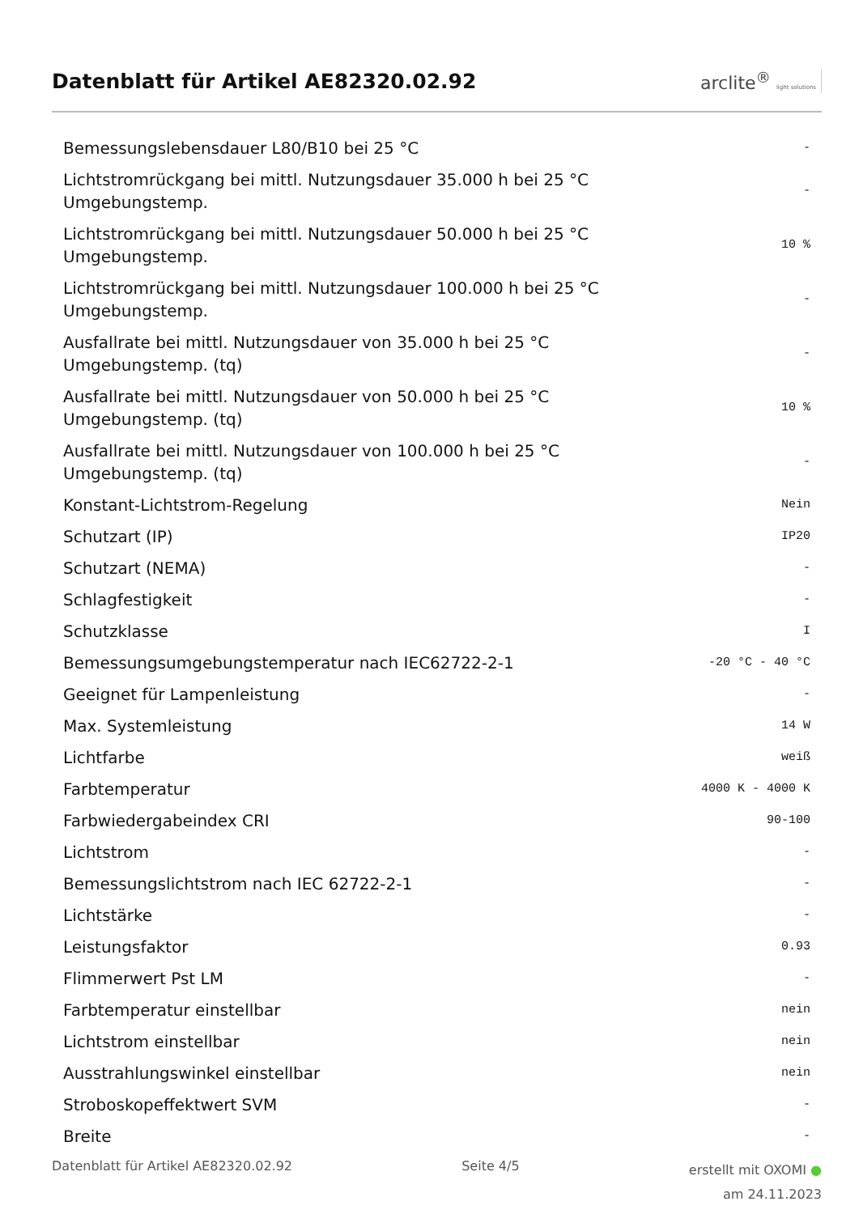Datenblatt für Artikel AE82320.02.92
arclite<sup>®</sup> light solutions
| Bemessungslebensdauer L80/B10 bei 25 °C | - |
| Lichtstromrückgang bei mittl. Nutzungsdauer 35.000 h bei 25 °C Umgebungstemp. | - |
| Lichtstromrückgang bei mittl. Nutzungsdauer 50.000 h bei 25 °C Umgebungstemp. | 10 % |
| Lichtstromrückgang bei mittl. Nutzungsdauer 100.000 h bei 25 °C Umgebungstemp. | - |
| Ausfallrate bei mittl. Nutzungsdauer von 35.000 h bei 25 °C Umgebungstemp. (tq) | - |
| Ausfallrate bei mittl. Nutzungsdauer von 50.000 h bei 25 °C Umgebungstemp. (tq) | 10 % |
| Ausfallrate bei mittl. Nutzungsdauer von 100.000 h bei 25 °C Umgebungstemp. (tq) | - |
| Konstant-Lichtstrom-Regelung | Nein |
| Schutzart (IP) | IP20 |
| Schutzart (NEMA) | - |
| Schlagfestigkeit | - |
| Schutzklasse | I |
| Bemessungsumgebungstemperatur nach IEC62722-2-1 | -20 °C - 40 °C |
| Geeignet für Lampenleistung | - |
| Max. Systemleistung | 14 W |
| Lichtfarbe | weiß |
| Farbtemperatur | 4000 K - 4000 K |
| Farbwiedergabeindex CRI | 90-100 |
| Lichtstrom | - |
| Bemessungslichtstrom nach IEC 62722-2-1 | - |
| Lichtstärke | - |
| Leistungsfaktor | 0.93 |
| Flimmerwert Pst LM | - |
| Farbtemperatur einstellbar | nein |
| Lichtstrom einstellbar | nein |
| Ausstrahlungswinkel einstellbar | nein |
| Stroboskopeffektwert SVM | - |
| Breite | - |
Datenblatt für Artikel AE82320.02.92 Seite 4/5 erstellt mit OXOMI ●
am 24.11.2023